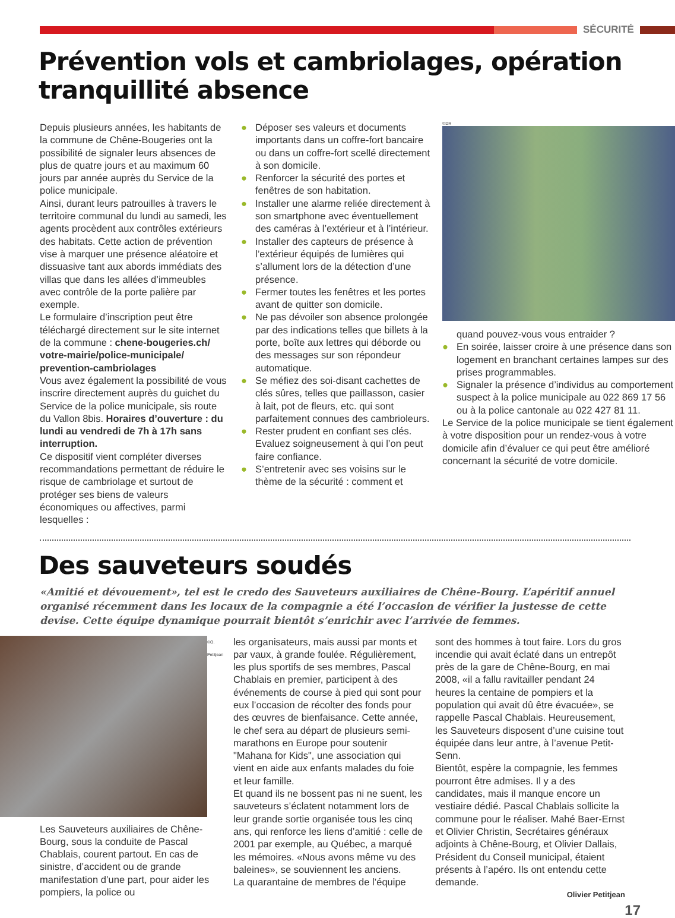SÉCURITÉ
Prévention vols et cambriolages, opération tranquillité absence
Depuis plusieurs années, les habitants de la commune de Chêne-Bougeries ont la possibilité de signaler leurs absences de plus de quatre jours et au maximum 60 jours par année auprès du Service de la police municipale.
Ainsi, durant leurs patrouilles à travers le territoire communal du lundi au samedi, les agents procèdent aux contrôles extérieurs des habitats. Cette action de prévention vise à marquer une présence aléatoire et dissuasive tant aux abords immédiats des villas que dans les allées d’immeubles avec contrôle de la porte palière par exemple.
Le formulaire d’inscription peut être téléchargé directement sur le site internet de la commune : chene-bougeries.ch/ votre-mairie/police-municipale/ prevention-cambriolages
Vous avez également la possibilité de vous inscrire directement auprès du guichet du Service de la police municipale, sis route du Vallon 8bis. Horaires d’ouverture : du lundi au vendredi de 7h à 17h sans interruption.
Ce dispositif vient compléter diverses recommandations permettant de réduire le risque de cambriolage et surtout de protéger ses biens de valeurs économiques ou affectives, parmi lesquelles :
● Déposer ses valeurs et documents importants dans un coffre-fort bancaire ou dans un coffre-fort scellé directement à son domicile.
● Renforcer la sécurité des portes et fenêtres de son habitation.
● Installer une alarme reliée directement à son smartphone avec éventuellement des caméras à l’extérieur et à l’intérieur.
● Installer des capteurs de présence à l’extérieur équipés de lumières qui s’allument lors de la détection d’une présence.
● Fermer toutes les fenêtres et les portes avant de quitter son domicile.
● Ne pas dévoiler son absence prolongée par des indications telles que billets à la porte, boîte aux lettres qui déborde ou des messages sur son répondeur automatique.
● Se méfiez des soi-disant cachettes de clés sûres, telles que paillasson, casier à lait, pot de fleurs, etc. qui sont parfaitement connues des cambrioleurs.
● Rester prudent en confiant ses clés. Evaluez soigneusement à qui l’on peut faire confiance.
● S’entretenir avec ses voisins sur le thème de la sécurité : comment et
©DR
quand pouvez-vous vous entraider ?
● En soirée, laisser croire à une présence dans son logement en branchant certaines lampes sur des prises programmables.
● Signaler la présence d’individus au comportement suspect à la police municipale au 022 869 17 56 ou à la police cantonale au 022 427 81 11.
Le Service de la police municipale se tient également à votre disposition pour un rendez-vous à votre domicile afin d’évaluer ce qui peut être amélioré concernant la sécurité de votre domicile.
Des sauveteurs soudés
«Amitié et dévouement», tel est le credo des Sauveteurs auxiliaires de Chêne-Bourg. L’apéritif annuel organisé récemment dans les locaux de la compagnie a été l’occasion de vérifier la justesse de cette devise. Cette équipe dynamique pourrait bientôt s’enrichir avec l’arrivée de femmes.
©O. Petitjean
Les Sauveteurs auxiliaires de Chêne-Bourg, sous la conduite de Pascal Chablais, courent partout. En cas de sinistre, d’accident ou de grande manifestation d’une part, pour aider les pompiers, la police ou
les organisateurs, mais aussi par monts et par vaux, à grande foulée. Régulièrement, les plus sportifs de ses membres, Pascal Chablais en premier, participent à des événements de course à pied qui sont pour eux l’occasion de récolter des fonds pour des œuvres de bienfaisance. Cette année, le chef sera au départ de plusieurs semi-marathons en Europe pour soutenir "Mahana for Kids", une association qui vient en aide aux enfants malades du foie et leur famille.
Et quand ils ne bossent pas ni ne suent, les sauveteurs s’éclatent notamment lors de leur grande sortie organisée tous les cinq ans, qui renforce les liens d’amitié : celle de 2001 par exemple, au Québec, a marqué les mémoires. «Nous avons même vu des baleines», se souviennent les anciens.
La quarantaine de membres de l’équipe
sont des hommes à tout faire. Lors du gros incendie qui avait éclaté dans un entrepôt près de la gare de Chêne-Bourg, en mai 2008, «il a fallu ravitailler pendant 24 heures la centaine de pompiers et la population qui avait dû être évacuée», se rappelle Pascal Chablais. Heureusement, les Sauveteurs disposent d’une cuisine tout équipée dans leur antre, à l’avenue Petit-Senn.
Bientôt, espère la compagnie, les femmes pourront être admises. Il y a des candidates, mais il manque encore un vestiaire dédié. Pascal Chablais sollicite la commune pour le réaliser. Mahé Baer-Ernst et Olivier Christin, Secrétaires généraux adjoints à Chêne-Bourg, et Olivier Dallais, Président du Conseil municipal, étaient présents à l’apéro. Ils ont entendu cette demande.
Olivier Petitjean
17